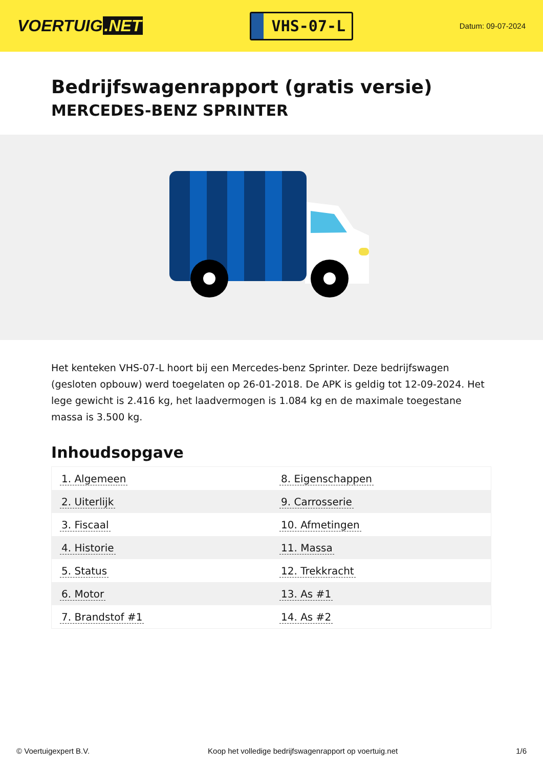VOERTUIG.NET
VHS-07-L
Datum: 09-07-2024
Bedrijfswagenrapport (gratis versie)
MERCEDES-BENZ SPRINTER
Het kenteken VHS-07-L hoort bij een Mercedes-benz Sprinter. Deze bedrijfswagen (gesloten opbouw) werd toegelaten op 26-01-2018. De APK is geldig tot 12-09-2024. Het lege gewicht is 2.416 kg, het laadvermogen is 1.084 kg en de maximale toegestane massa is 3.500 kg.
Inhoudsopgave
| 1. Algemeen | 8. Eigenschappen |
| 2. Uiterlijk | 9. Carrosserie |
| 3. Fiscaal | 10. Afmetingen |
| 4. Historie | 11. Massa |
| 5. Status | 12. Trekkracht |
| 6. Motor | 13. As #1 |
| 7. Brandstof #1 | 14. As #2 |
© Voertuigexpert B.V. Koop het volledige bedrijfswagenrapport op voertuig.net 1/6